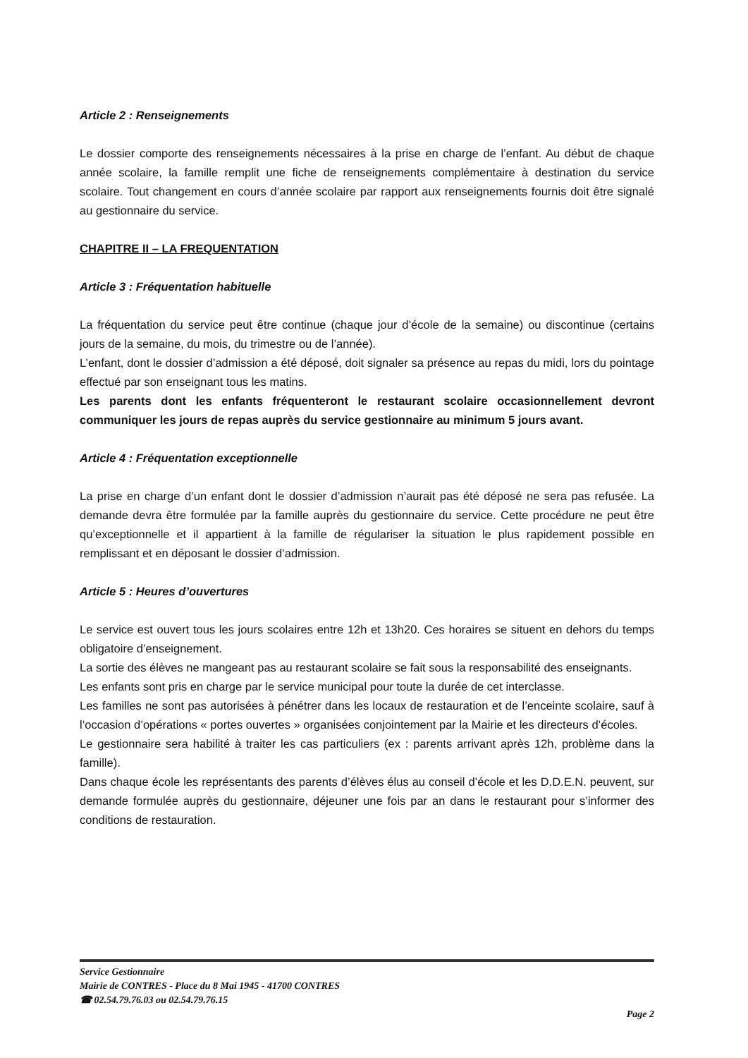Article 2 : Renseignements
Le dossier comporte des renseignements nécessaires à la prise en charge de l’enfant. Au début de chaque année scolaire, la famille remplit une fiche de renseignements complémentaire à destination du service scolaire. Tout changement en cours d’année scolaire par rapport aux renseignements fournis doit être signalé au gestionnaire du service.
CHAPITRE II – LA FREQUENTATION
Article 3 : Fréquentation habituelle
La fréquentation du service peut être continue (chaque jour d’école de la semaine) ou discontinue (certains jours de la semaine, du mois, du trimestre ou de l’année).
L’enfant, dont le dossier d’admission a été déposé, doit signaler sa présence au repas du midi, lors du pointage effectué par son enseignant tous les matins.
Les parents dont les enfants fréquenteront le restaurant scolaire occasionnellement devront communiquer les jours de repas auprès du service gestionnaire au minimum 5 jours avant.
Article 4 : Fréquentation exceptionnelle
La prise en charge d’un enfant dont le dossier d’admission n’aurait pas été déposé ne sera pas refusée. La demande devra être formulée par la famille auprès du gestionnaire du service. Cette procédure ne peut être qu’exceptionnelle et il appartient à la famille de régulariser la situation le plus rapidement possible en remplissant et en déposant le dossier d’admission.
Article 5 : Heures d’ouvertures
Le service est ouvert tous les jours scolaires entre 12h et 13h20. Ces horaires se situent en dehors du temps obligatoire d’enseignement.
La sortie des élèves ne mangeant pas au restaurant scolaire se fait sous la responsabilité des enseignants.
Les enfants sont pris en charge par le service municipal pour toute la durée de cet interclasse.
Les familles ne sont pas autorisées à pénétrer dans les locaux de restauration et de l’enceinte scolaire, sauf à l’occasion d’opérations « portes ouvertes » organisées conjointement par la Mairie et les directeurs d’écoles.
Le gestionnaire sera habilité à traiter les cas particuliers (ex : parents arrivant après 12h, problème dans la famille).
Dans chaque école les représentants des parents d’élèves élus au conseil d’école et les D.D.E.N. peuvent, sur demande formulée auprès du gestionnaire, déjeuner une fois par an dans le restaurant pour s’informer des conditions de restauration.
Service Gestionnaire
Mairie de CONTRES - Place du 8 Mai 1945 - 41700 CONTRES
☎ 02.54.79.76.03 ou 02.54.79.76.15
Page 2